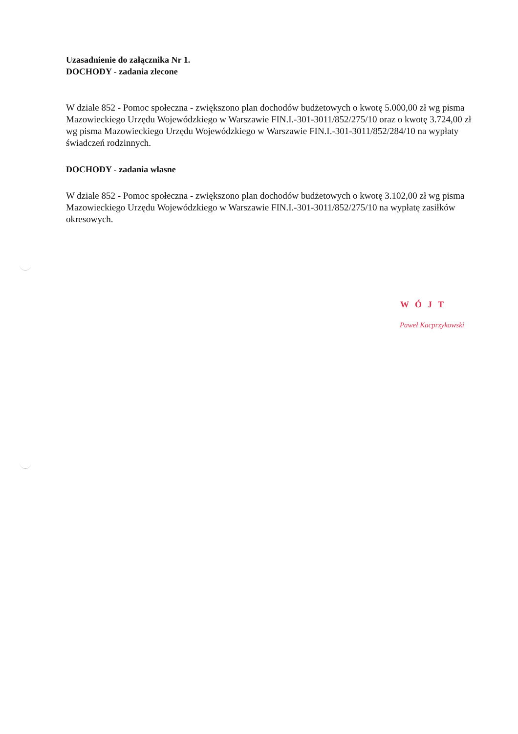Uzasadnienie do załącznika Nr 1.
DOCHODY - zadania zlecone
W dziale 852 - Pomoc społeczna - zwiększono plan dochodów budżetowych o kwotę 5.000,00 zł wg pisma Mazowieckiego Urzędu Wojewódzkiego w Warszawie FIN.I.-301-3011/852/275/10 oraz o kwotę 3.724,00 zł wg pisma Mazowieckiego Urzędu Wojewódzkiego w Warszawie FIN.I.-301-3011/852/284/10 na wypłaty świadczeń rodzinnych.
DOCHODY - zadania własne
W dziale 852 - Pomoc społeczna - zwiększono plan dochodów budżetowych o kwotę 3.102,00 zł wg pisma Mazowieckiego Urzędu Wojewódzkiego w Warszawie FIN.I.-301-3011/852/275/10 na wypłatę zasiłków okresowych.
WÓJT
Paweł Kacprzykowski